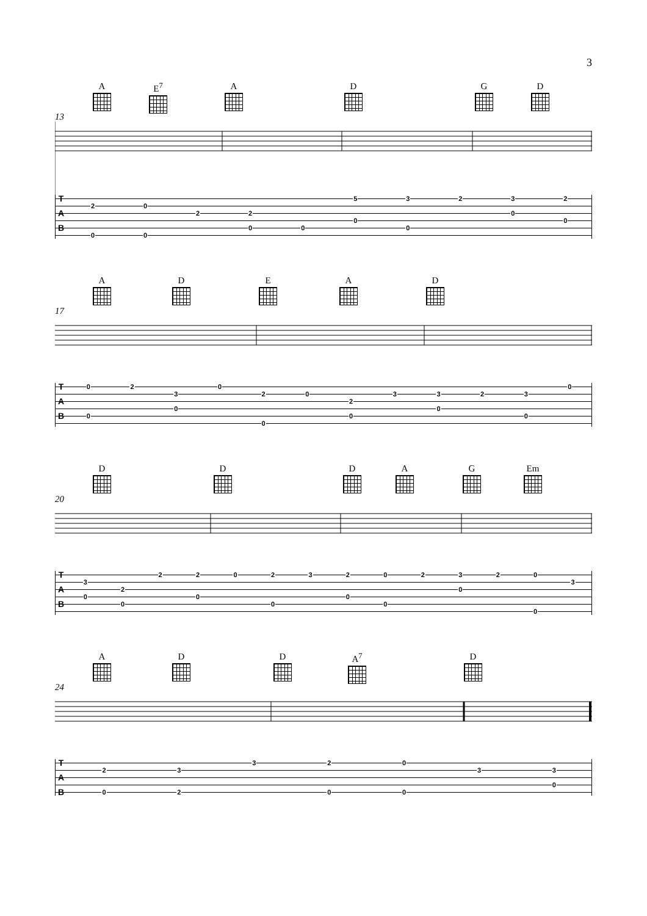3
A E<sup>7</sup> A D G D
13
| T | | | | | | 5 | 3 | 2 | 3 | 2 |
| | 2 | 0 | | | | | | | | |
| A | | | 2 | 2 | | | | | 0 | |
| | | | | | | 0 | | | | 0 |
| B | | | | 0 | 0 | | 0 | | | |
| | 0 | 0 | | | | | | | | |
A D E A D
17
| T | 0 | 2 | | 0 | | | | | | | | 0 |
| | | | 3 | | 2 | 0 | | 3 | 3 | 2 | 3 | |
| A | | | | | | | 2 | | | | | |
| | | | 0 | | | | | | 0 | | | |
| B | 0 | | | | | | 0 | | | | 0 | |
| | | | | | 0 | | | | | | | |
D D D A G Em
20
| T | | | 2 | 2 | 0 | 2 | 3 | 2 | 0 | 2 | 3 | 2 | 0 | |
| | 3 | | | | | | | | | | | | | 3 |
| A | | 2 | | | | | | | | | 0 | | | |
| | 0 | | | 0 | | | | 0 | | | | | | |
| B | | 0 | | | | 0 | | | 0 | | | | | |
| | | | | | | | | | | | | | 0 | |
A D D A<sup>7</sup> D
24
| T | | | 3 | 2 | 0 | | |
| | 2 | 3 | | | | 3 | 3 |
| A | | | | | | | |
| | | | | | | | 0 |
| B | 0 | 2 | | 0 | 0 | | |